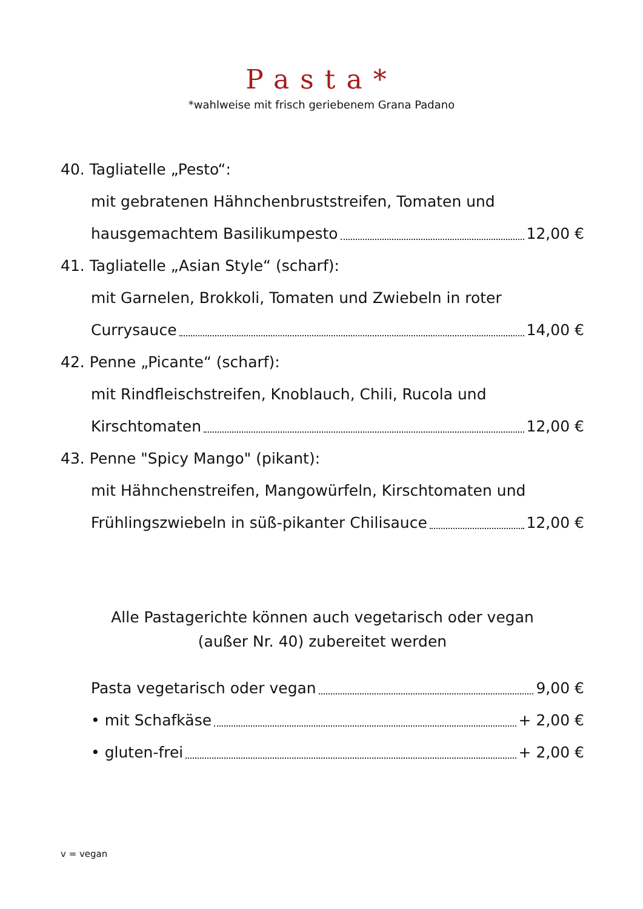Pasta*
*wahlweise mit frisch geriebenem Grana Padano
40. Tagliatelle „Pesto“:
mit gebratenen Hähnchenbruststreifen, Tomaten und
hausgemachtem Basilikumpesto 12,00 €
41. Tagliatelle „Asian Style“ (scharf):
mit Garnelen, Brokkoli, Tomaten und Zwiebeln in roter
Currysauce 14,00 €
42. Penne „Picante“ (scharf):
mit Rindfleischstreifen, Knoblauch, Chili, Rucola und
Kirschtomaten 12,00 €
43. Penne "Spicy Mango" (pikant):
mit Hähnchenstreifen, Mangowürfeln, Kirschtomaten und
Frühlingszwiebeln in süß-pikanter Chilisauce 12,00 €
Alle Pastagerichte können auch vegetarisch oder vegan
(außer Nr. 40) zubereitet werden
Pasta vegetarisch oder vegan 9,00 €
• mit Schafkäse + 2,00 €
• gluten-frei + 2,00 €
v = vegan